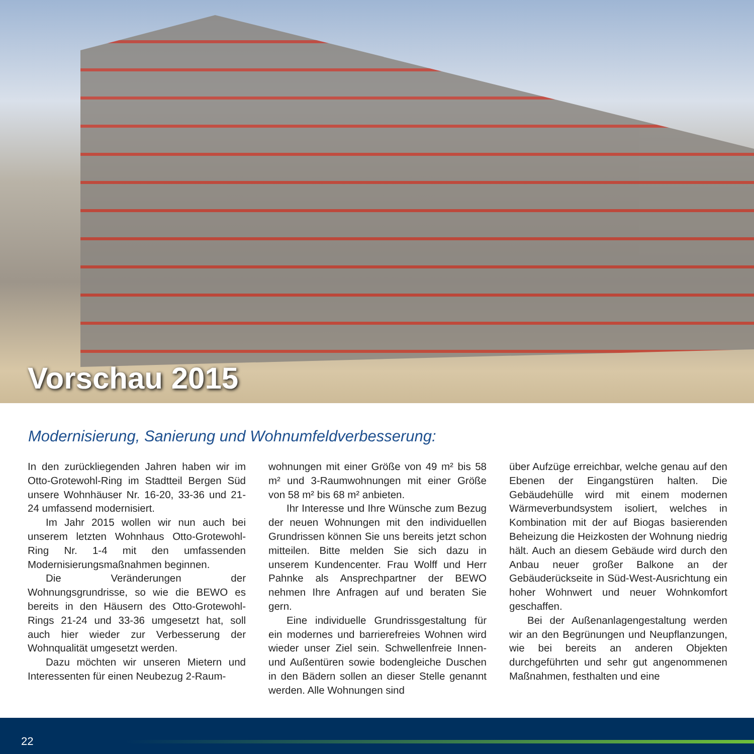Vorschau 2015
Modernisierung, Sanierung und Wohnumfeldverbesserung:
In den zurückliegenden Jahren haben wir im Otto-Grotewohl-Ring im Stadtteil Bergen Süd unsere Wohnhäuser Nr. 16-20, 33-36 und 21-24 umfassend modernisiert.
Im Jahr 2015 wollen wir nun auch bei unserem letzten Wohnhaus Otto-Grotewohl-Ring Nr. 1-4 mit den umfassenden Modernisierungsmaßnahmen beginnen.
Die Veränderungen der Wohnungsgrundrisse, so wie die BEWO es bereits in den Häusern des Otto-Grotewohl-Rings 21-24 und 33-36 umgesetzt hat, soll auch hier wieder zur Verbesserung der Wohnqualität umgesetzt werden.
Dazu möchten wir unseren Mietern und Interessenten für einen Neubezug 2-Raum-
wohnungen mit einer Größe von 49 m² bis 58 m² und 3-Raumwohnungen mit einer Größe von 58 m² bis 68 m² anbieten.
Ihr Interesse und Ihre Wünsche zum Bezug der neuen Wohnungen mit den individuellen Grundrissen können Sie uns bereits jetzt schon mitteilen. Bitte melden Sie sich dazu in unserem Kundencenter. Frau Wolff und Herr Pahnke als Ansprechpartner der BEWO nehmen Ihre Anfragen auf und beraten Sie gern.
Eine individuelle Grundrissgestaltung für ein modernes und barrierefreies Wohnen wird wieder unser Ziel sein. Schwellenfreie Innen- und Außentüren sowie bodengleiche Duschen in den Bädern sollen an dieser Stelle genannt werden. Alle Wohnungen sind
über Aufzüge erreichbar, welche genau auf den Ebenen der Eingangstüren halten. Die Gebäudehülle wird mit einem modernen Wärmeverbundsystem isoliert, welches in Kombination mit der auf Biogas basierenden Beheizung die Heizkosten der Wohnung niedrig hält. Auch an diesem Gebäude wird durch den Anbau neuer großer Balkone an der Gebäuderückseite in Süd-West-Ausrichtung ein hoher Wohnwert und neuer Wohnkomfort geschaffen.
Bei der Außenanlagengestaltung werden wir an den Begrünungen und Neupflanzungen, wie bei bereits an anderen Objekten durchgeführten und sehr gut angenommenen Maßnahmen, festhalten und eine
22